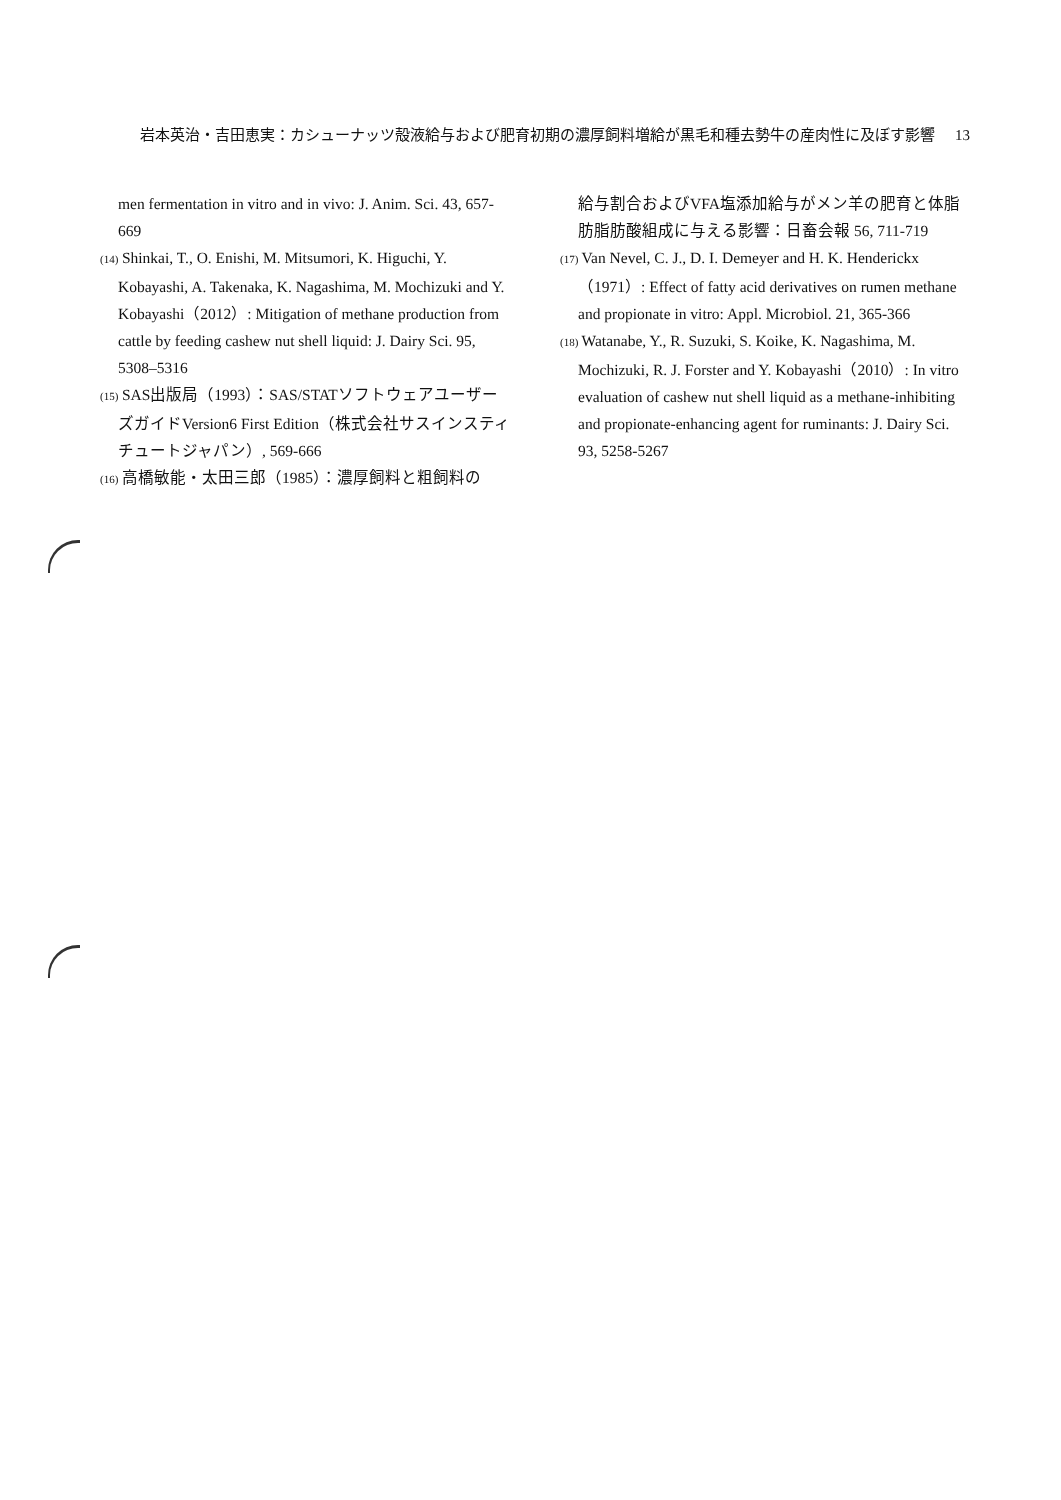岩本英治・吉田恵実：カシューナッツ殻液給与および肥育初期の濃厚飼料増給が黒毛和種去勢牛の産肉性に及ぼす影響 13
men fermentation in vitro and in vivo: J. Anim. Sci. 43, 657-669
(14) Shinkai, T., O. Enishi, M. Mitsumori, K. Higuchi, Y. Kobayashi, A. Takenaka, K. Nagashima, M. Mochizuki and Y. Kobayashi（2012）: Mitigation of methane production from cattle by feeding cashew nut shell liquid: J. Dairy Sci. 95, 5308–5316
(15) SAS出版局（1993）：SAS/STATソフトウェアユーザーズガイドVersion6 First Edition（株式会社サスインスティチュートジャパン）, 569-666
(16) 高橋敏能・太田三郎（1985）：濃厚飼料と粗飼料の
給与割合およびVFA塩添加給与がメン羊の肥育と体脂肪脂肪酸組成に与える影響：日畜会報 56, 711-719
(17) Van Nevel, C. J., D. I. Demeyer and H. K. Henderickx（1971）: Effect of fatty acid derivatives on rumen methane and propionate in vitro: Appl. Microbiol. 21, 365-366
(18) Watanabe, Y., R. Suzuki, S. Koike, K. Nagashima, M. Mochizuki, R. J. Forster and Y. Kobayashi（2010）: In vitro evaluation of cashew nut shell liquid as a methane-inhibiting and propionate-enhancing agent for ruminants: J. Dairy Sci. 93, 5258-5267